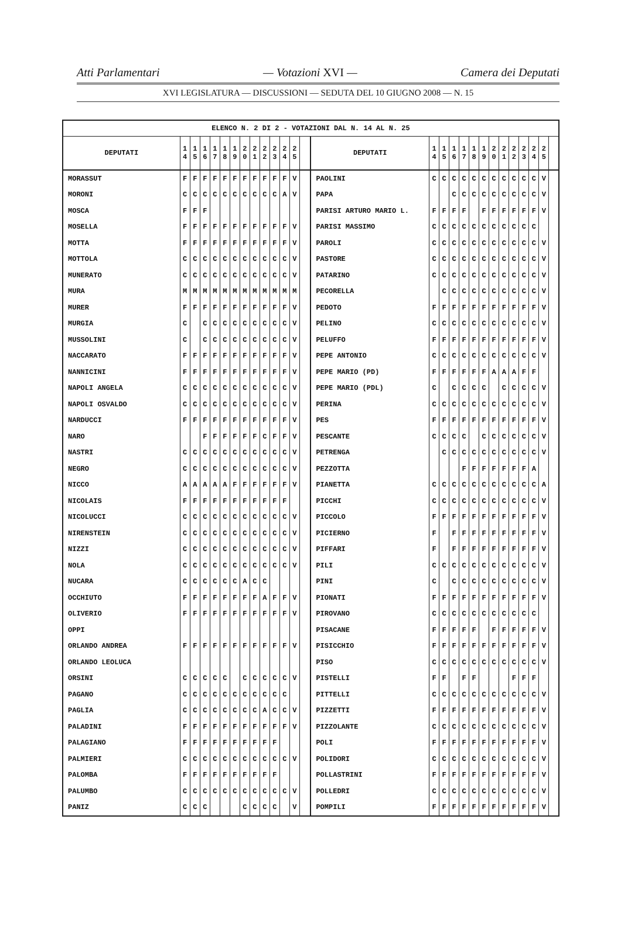Atti Parlamentari — Votazioni XVI — Camera dei Deputati
XVI LEGISLATURA — DISCUSSIONI — SEDUTA DEL 10 GIUGNO 2008 — N. 15
| ELENCO N. 2 DI 2 - VOTAZIONI DAL N. 14 AL N. 25 | | | | | | | | | | | | | | | | | | | | | | | | | | | |
| --- | --- | --- | --- | --- | --- | --- | --- | --- | --- | --- | --- | --- | --- | --- | --- | --- | --- | --- | --- | --- | --- | --- | --- | --- | --- | --- | --- |
| DEPUTATI | 1 4 | 1 5 | 1 6 | 1 7 | 1 8 | 1 9 | 2 0 | 2 1 | 2 2 | 2 3 | 2 4 | 2 5 | | DEPUTATI | 1 4 | 1 5 | 1 6 | 1 7 | 1 8 | 1 9 | 2 0 | 2 1 | 2 2 | 2 3 | 2 4 | 2 5 | |
| MORASSUT | F | F | F | F | F | F | F | F | F | F | F | V | | PAOLINI | C | C | C | C | C | C | C | C | C | C | C | V | |
| MORONI | C | C | C | C | C | C | C | C | C | C | A | V | | PAPA | | | C | C | C | C | C | C | C | C | C | V | |
| MOSCA | F | F | F | | | | | | | | | | | PARISI ARTURO MARIO L. | F | F | F | F | | F | F | F | F | F | F | V | |
| MOSELLA | F | F | F | F | F | F | F | F | F | F | F | V | | PARISI MASSIMO | C | C | C | C | C | C | C | C | C | C | C | | |
| MOTTA | F | F | F | F | F | F | F | F | F | F | F | V | | PAROLI | C | C | C | C | C | C | C | C | C | C | C | V | |
| MOTTOLA | C | C | C | C | C | C | C | C | C | C | C | V | | PASTORE | C | C | C | C | C | C | C | C | C | C | C | V | |
| MUNERATO | C | C | C | C | C | C | C | C | C | C | C | V | | PATARINO | C | C | C | C | C | C | C | C | C | C | C | V | |
| MURA | M | M | M | M | M | M | M | M | M | M | M | M | | PECORELLA | | C | C | C | C | C | C | C | C | C | C | V | |
| MURER | F | F | F | F | F | F | F | F | F | F | F | V | | PEDOTO | F | F | F | F | F | F | F | F | F | F | F | V | |
| MURGIA | C | | C | C | C | C | C | C | C | C | C | V | | PELINO | C | C | C | C | C | C | C | C | C | C | C | V | |
| MUSSOLINI | C | | C | C | C | C | C | C | C | C | C | V | | PELUFFO | F | F | F | F | F | F | F | F | F | F | F | V | |
| NACCARATO | F | F | F | F | F | F | F | F | F | F | F | V | | PEPE ANTONIO | C | C | C | C | C | C | C | C | C | C | C | V | |
| NANNICINI | F | F | F | F | F | F | F | F | F | F | F | V | | PEPE MARIO (PD) | F | F | F | F | F | F | A | A | A | F | F | | |
| NAPOLI ANGELA | C | C | C | C | C | C | C | C | C | C | C | V | | PEPE MARIO (PDL) | C | | C | C | C | C | | C | C | C | C | V | |
| NAPOLI OSVALDO | C | C | C | C | C | C | C | C | C | C | C | V | | PERINA | C | C | C | C | C | C | C | C | C | C | C | V | |
| NARDUCCI | F | F | F | F | F | F | F | F | F | F | F | V | | PES | F | F | F | F | F | F | F | F | F | F | F | V | |
| NARO | | | F | F | F | F | F | F | C | F | F | V | | PESCANTE | C | C | C | C | | C | C | C | C | C | C | V | |
| NASTRI | C | C | C | C | C | C | C | C | C | C | C | V | | PETRENGA | | C | C | C | C | C | C | C | C | C | C | V | |
| NEGRO | C | C | C | C | C | C | C | C | C | C | C | V | | PEZZOTTA | | | | F | F | F | F | F | F | F | A | | |
| NICCO | A | A | A | A | A | F | F | F | F | F | F | V | | PIANETTA | C | C | C | C | C | C | C | C | C | C | C | A | |
| NICOLAIS | F | F | F | F | F | F | F | F | F | F | F | | | PICCHI | C | C | C | C | C | C | C | C | C | C | C | V | |
| NICOLUCCI | C | C | C | C | C | C | C | C | C | C | C | V | | PICCOLO | F | F | F | F | F | F | F | F | F | F | F | V | |
| NIRENSTEIN | C | C | C | C | C | C | C | C | C | C | C | V | | PICIERNO | F | | F | F | F | F | F | F | F | F | F | V | |
| NIZZI | C | C | C | C | C | C | C | C | C | C | C | V | | PIFFARI | F | | F | F | F | F | F | F | F | F | F | V | |
| NOLA | C | C | C | C | C | C | C | C | C | C | C | V | | PILI | C | C | C | C | C | C | C | C | C | C | C | V | |
| NUCARA | C | C | C | C | C | C | A | C | C | | | | | PINI | C | | C | C | C | C | C | C | C | C | C | V | |
| OCCHIUTO | F | F | F | F | F | F | F | F | A | F | F | V | | PIONATI | F | F | F | F | F | F | F | F | F | F | F | V | |
| OLIVERIO | F | F | F | F | F | F | F | F | F | F | F | V | | PIROVANO | C | C | C | C | C | C | C | C | C | C | C | | |
| OPPI | | | | | | | | | | | | | | PISACANE | F | F | F | F | F | | F | F | F | F | F | V | |
| ORLANDO ANDREA | F | F | F | F | F | F | F | F | F | F | F | V | | PISICCHIO | F | F | F | F | F | F | F | F | F | F | F | V | |
| ORLANDO LEOLUCA | | | | | | | | | | | | | | PISO | C | C | C | C | C | C | C | C | C | C | C | V | |
| ORSINI | C | C | C | C | C | | C | C | C | C | C | V | | PISTELLI | F | F | | F | F | | | | F | F | F | | |
| PAGANO | C | C | C | C | C | C | C | C | C | C | C | | | PITTELLI | C | C | C | C | C | C | C | C | C | C | C | V | |
| PAGLIA | C | C | C | C | C | C | C | C | A | C | C | V | | PIZZETTI | F | F | F | F | F | F | F | F | F | F | F | V | |
| PALADINI | F | F | F | F | F | F | F | F | F | F | F | V | | PIZZOLANTE | C | C | C | C | C | C | C | C | C | C | C | V | |
| PALAGIANO | F | F | F | F | F | F | F | F | F | F | | | | POLI | F | F | F | F | F | F | F | F | F | F | F | V | |
| PALMIERI | C | C | C | C | C | C | C | C | C | C | C | V | | POLIDORI | C | C | C | C | C | C | C | C | C | C | C | V | |
| PALOMBA | F | F | F | F | F | F | F | F | F | F | | | | POLLASTRINI | F | F | F | F | F | F | F | F | F | F | F | V | |
| PALUMBO | C | C | C | C | C | C | C | C | C | C | C | V | | POLLEDRI | C | C | C | C | C | C | C | C | C | C | C | V | |
| PANIZ | C | C | C | | | | C | C | C | C | | V | | POMPILI | F | F | F | F | F | F | F | F | F | F | F | V | |